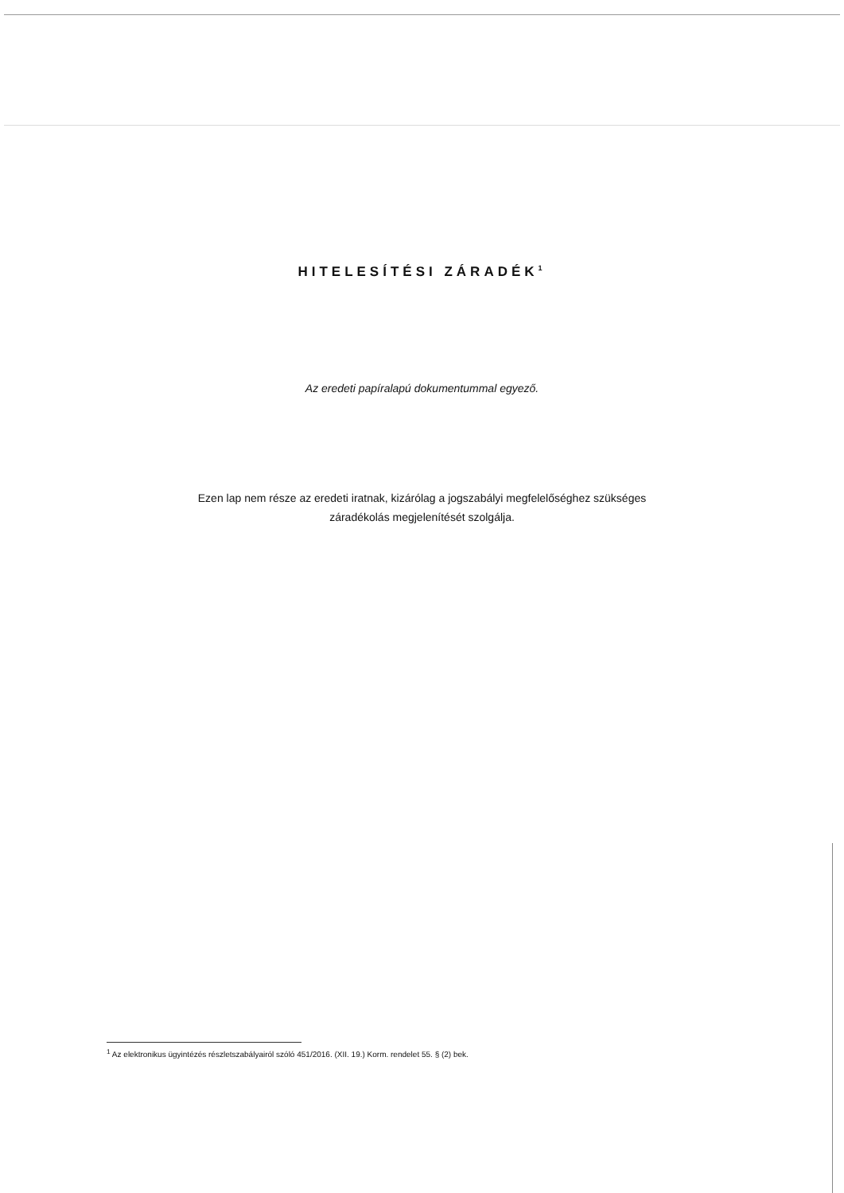HITELESÍTÉSI ZÁRADÉK<sup>1</sup>
Az eredeti papíralapú dokumentummal egyező.
Ezen lap nem része az eredeti iratnak, kizárólag a jogszabályi megfelelőséghez szükséges
záradékolás megjelenítését szolgálja.
<sup>1</sup> Az elektronikus ügyintézés részletszabályairól szóló 451/2016. (XII. 19.) Korm. rendelet 55. § (2) bek.